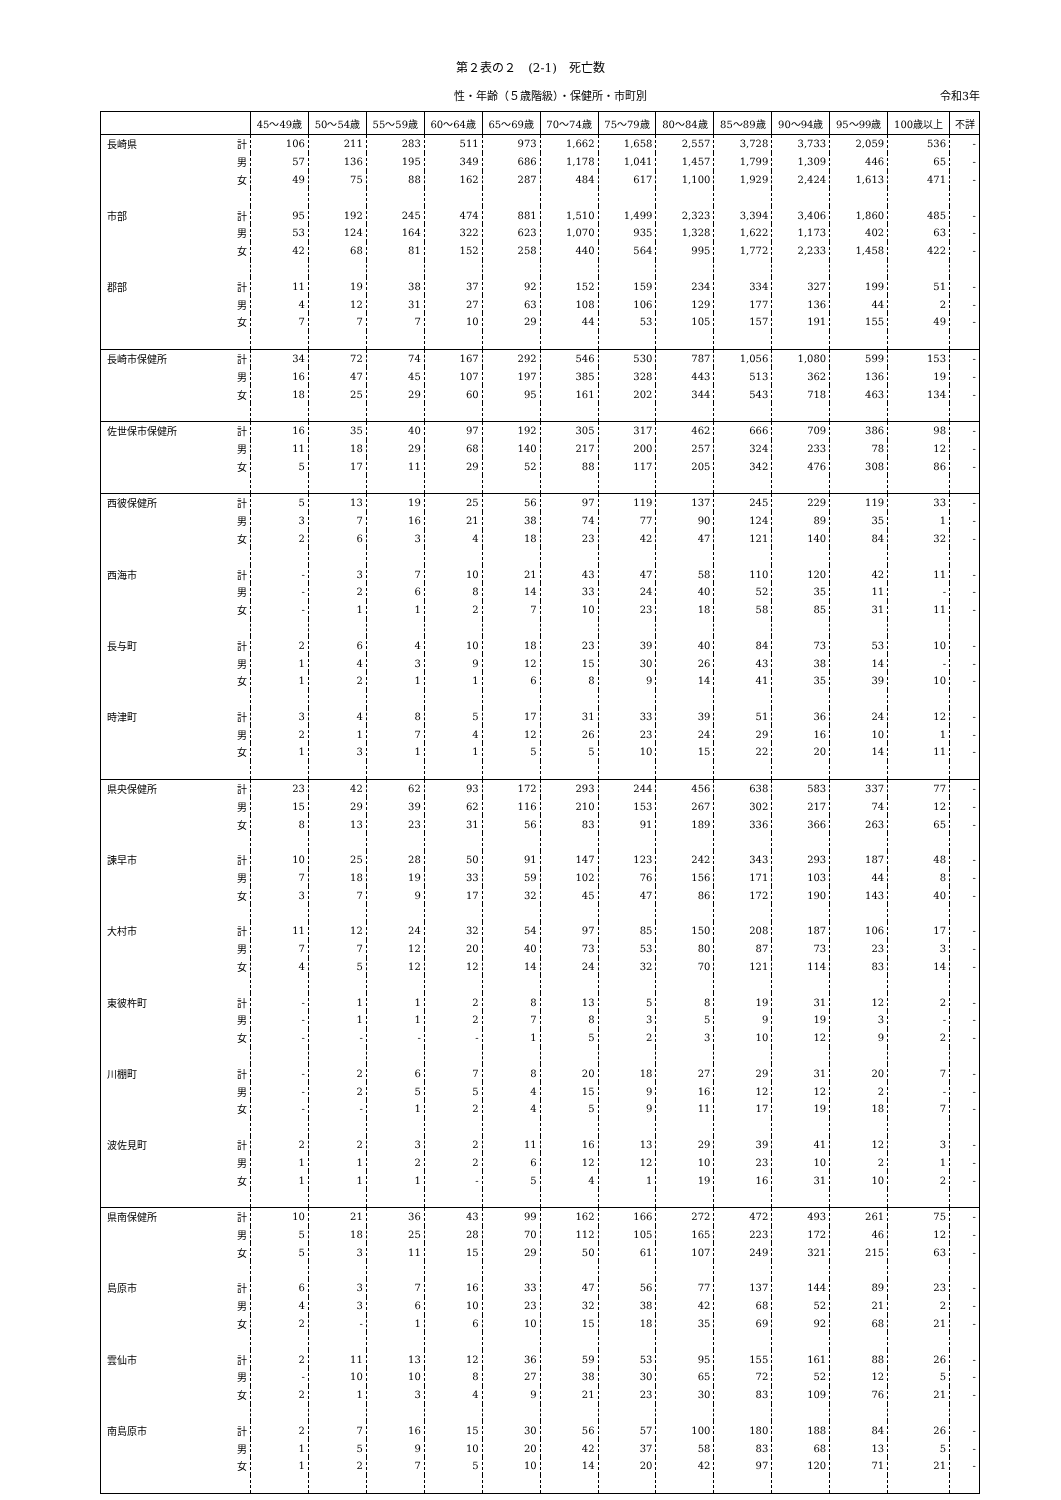第２表の２　(2-1)　死亡数
性・年齢（５歳階級）・保健所・市町別 令和3年
| | | 45～49歳 | 50～54歳 | 55～59歳 | 60～64歳 | 65～69歳 | 70～74歳 | 75～79歳 | 80～84歳 | 85～89歳 | 90～94歳 | 95～99歳 | 100歳以上 | 不詳 |
| --- | --- | --- | --- | --- | --- | --- | --- | --- | --- | --- | --- | --- | --- | --- |
| 長崎県 | 計 | 106 | 211 | 283 | 511 | 973 | 1,662 | 1,658 | 2,557 | 3,728 | 3,733 | 2,059 | 536 | - |
| | 男 | 57 | 136 | 195 | 349 | 686 | 1,178 | 1,041 | 1,457 | 1,799 | 1,309 | 446 | 65 | - |
| | 女 | 49 | 75 | 88 | 162 | 287 | 484 | 617 | 1,100 | 1,929 | 2,424 | 1,613 | 471 | - |
| 市部 | 計 | 95 | 192 | 245 | 474 | 881 | 1,510 | 1,499 | 2,323 | 3,394 | 3,406 | 1,860 | 485 | - |
| | 男 | 53 | 124 | 164 | 322 | 623 | 1,070 | 935 | 1,328 | 1,622 | 1,173 | 402 | 63 | - |
| | 女 | 42 | 68 | 81 | 152 | 258 | 440 | 564 | 995 | 1,772 | 2,233 | 1,458 | 422 | - |
| 郡部 | 計 | 11 | 19 | 38 | 37 | 92 | 152 | 159 | 234 | 334 | 327 | 199 | 51 | - |
| | 男 | 4 | 12 | 31 | 27 | 63 | 108 | 106 | 129 | 177 | 136 | 44 | 2 | - |
| | 女 | 7 | 7 | 7 | 10 | 29 | 44 | 53 | 105 | 157 | 191 | 155 | 49 | - |
| 長崎市保健所 | 計 | 34 | 72 | 74 | 167 | 292 | 546 | 530 | 787 | 1,056 | 1,080 | 599 | 153 | - |
| | 男 | 16 | 47 | 45 | 107 | 197 | 385 | 328 | 443 | 513 | 362 | 136 | 19 | - |
| | 女 | 18 | 25 | 29 | 60 | 95 | 161 | 202 | 344 | 543 | 718 | 463 | 134 | - |
| 佐世保市保健所 | 計 | 16 | 35 | 40 | 97 | 192 | 305 | 317 | 462 | 666 | 709 | 386 | 98 | - |
| | 男 | 11 | 18 | 29 | 68 | 140 | 217 | 200 | 257 | 324 | 233 | 78 | 12 | - |
| | 女 | 5 | 17 | 11 | 29 | 52 | 88 | 117 | 205 | 342 | 476 | 308 | 86 | - |
| 西彼保健所 | 計 | 5 | 13 | 19 | 25 | 56 | 97 | 119 | 137 | 245 | 229 | 119 | 33 | - |
| | 男 | 3 | 7 | 16 | 21 | 38 | 74 | 77 | 90 | 124 | 89 | 35 | 1 | - |
| | 女 | 2 | 6 | 3 | 4 | 18 | 23 | 42 | 47 | 121 | 140 | 84 | 32 | - |
| 西海市 | 計 | - | 3 | 7 | 10 | 21 | 43 | 47 | 58 | 110 | 120 | 42 | 11 | - |
| | 男 | - | 2 | 6 | 8 | 14 | 33 | 24 | 40 | 52 | 35 | 11 | - | - |
| | 女 | - | 1 | 1 | 2 | 7 | 10 | 23 | 18 | 58 | 85 | 31 | 11 | - |
| 長与町 | 計 | 2 | 6 | 4 | 10 | 18 | 23 | 39 | 40 | 84 | 73 | 53 | 10 | - |
| | 男 | 1 | 4 | 3 | 9 | 12 | 15 | 30 | 26 | 43 | 38 | 14 | - | - |
| | 女 | 1 | 2 | 1 | 1 | 6 | 8 | 9 | 14 | 41 | 35 | 39 | 10 | - |
| 時津町 | 計 | 3 | 4 | 8 | 5 | 17 | 31 | 33 | 39 | 51 | 36 | 24 | 12 | - |
| | 男 | 2 | 1 | 7 | 4 | 12 | 26 | 23 | 24 | 29 | 16 | 10 | 1 | - |
| | 女 | 1 | 3 | 1 | 1 | 5 | 5 | 10 | 15 | 22 | 20 | 14 | 11 | - |
| 県央保健所 | 計 | 23 | 42 | 62 | 93 | 172 | 293 | 244 | 456 | 638 | 583 | 337 | 77 | - |
| | 男 | 15 | 29 | 39 | 62 | 116 | 210 | 153 | 267 | 302 | 217 | 74 | 12 | - |
| | 女 | 8 | 13 | 23 | 31 | 56 | 83 | 91 | 189 | 336 | 366 | 263 | 65 | - |
| 諫早市 | 計 | 10 | 25 | 28 | 50 | 91 | 147 | 123 | 242 | 343 | 293 | 187 | 48 | - |
| | 男 | 7 | 18 | 19 | 33 | 59 | 102 | 76 | 156 | 171 | 103 | 44 | 8 | - |
| | 女 | 3 | 7 | 9 | 17 | 32 | 45 | 47 | 86 | 172 | 190 | 143 | 40 | - |
| 大村市 | 計 | 11 | 12 | 24 | 32 | 54 | 97 | 85 | 150 | 208 | 187 | 106 | 17 | - |
| | 男 | 7 | 7 | 12 | 20 | 40 | 73 | 53 | 80 | 87 | 73 | 23 | 3 | - |
| | 女 | 4 | 5 | 12 | 12 | 14 | 24 | 32 | 70 | 121 | 114 | 83 | 14 | - |
| 東彼杵町 | 計 | - | 1 | 1 | 2 | 8 | 13 | 5 | 8 | 19 | 31 | 12 | 2 | - |
| | 男 | - | 1 | 1 | 2 | 7 | 8 | 3 | 5 | 9 | 19 | 3 | - | - |
| | 女 | - | - | - | - | 1 | 5 | 2 | 3 | 10 | 12 | 9 | 2 | - |
| 川棚町 | 計 | - | 2 | 6 | 7 | 8 | 20 | 18 | 27 | 29 | 31 | 20 | 7 | - |
| | 男 | - | 2 | 5 | 5 | 4 | 15 | 9 | 16 | 12 | 12 | 2 | - | - |
| | 女 | - | - | 1 | 2 | 4 | 5 | 9 | 11 | 17 | 19 | 18 | 7 | - |
| 波佐見町 | 計 | 2 | 2 | 3 | 2 | 11 | 16 | 13 | 29 | 39 | 41 | 12 | 3 | - |
| | 男 | 1 | 1 | 2 | 2 | 6 | 12 | 12 | 10 | 23 | 10 | 2 | 1 | - |
| | 女 | 1 | 1 | 1 | - | 5 | 4 | 1 | 19 | 16 | 31 | 10 | 2 | - |
| 県南保健所 | 計 | 10 | 21 | 36 | 43 | 99 | 162 | 166 | 272 | 472 | 493 | 261 | 75 | - |
| | 男 | 5 | 18 | 25 | 28 | 70 | 112 | 105 | 165 | 223 | 172 | 46 | 12 | - |
| | 女 | 5 | 3 | 11 | 15 | 29 | 50 | 61 | 107 | 249 | 321 | 215 | 63 | - |
| 島原市 | 計 | 6 | 3 | 7 | 16 | 33 | 47 | 56 | 77 | 137 | 144 | 89 | 23 | - |
| | 男 | 4 | 3 | 6 | 10 | 23 | 32 | 38 | 42 | 68 | 52 | 21 | 2 | - |
| | 女 | 2 | - | 1 | 6 | 10 | 15 | 18 | 35 | 69 | 92 | 68 | 21 | - |
| 雲仙市 | 計 | 2 | 11 | 13 | 12 | 36 | 59 | 53 | 95 | 155 | 161 | 88 | 26 | - |
| | 男 | - | 10 | 10 | 8 | 27 | 38 | 30 | 65 | 72 | 52 | 12 | 5 | - |
| | 女 | 2 | 1 | 3 | 4 | 9 | 21 | 23 | 30 | 83 | 109 | 76 | 21 | - |
| 南島原市 | 計 | 2 | 7 | 16 | 15 | 30 | 56 | 57 | 100 | 180 | 188 | 84 | 26 | - |
| | 男 | 1 | 5 | 9 | 10 | 20 | 42 | 37 | 58 | 83 | 68 | 13 | 5 | - |
| | 女 | 1 | 2 | 7 | 5 | 10 | 14 | 20 | 42 | 97 | 120 | 71 | 21 | - |